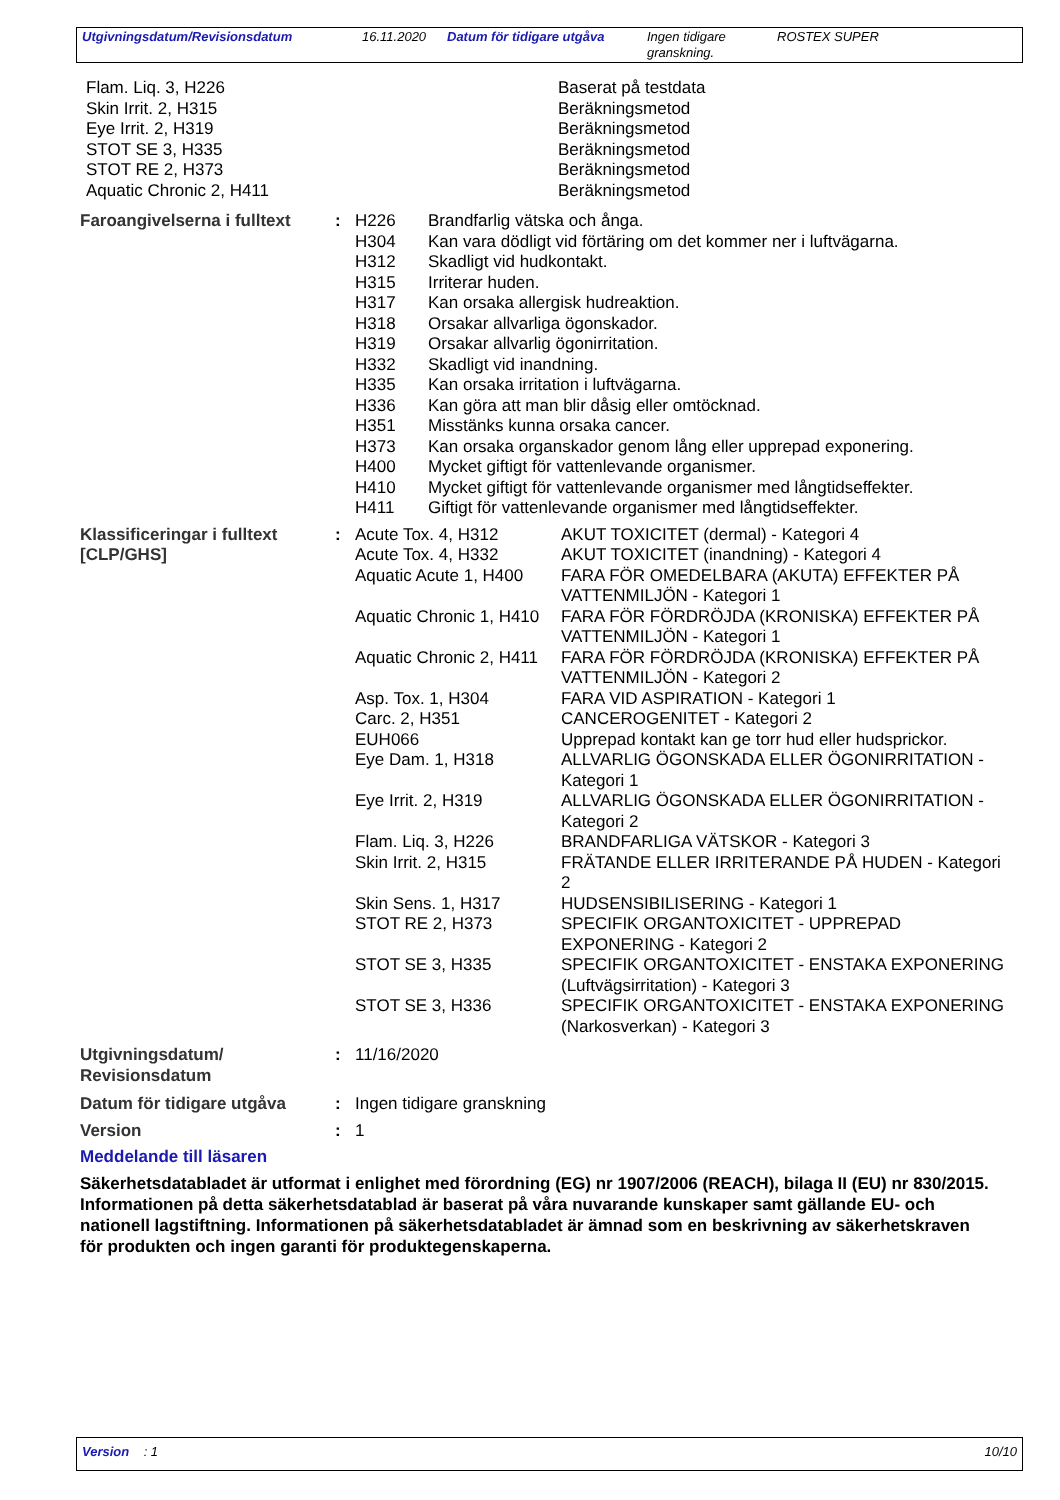| Utgivningsdatum/Revisionsdatum | 16.11.2020 | Datum för tidigare utgåva | Ingen tidigare granskning. | ROSTEX SUPER |
| Flam. Liq. 3, H226 Skin Irrit. 2, H315 Eye Irrit. 2, H319 STOT SE 3, H335 STOT RE 2, H373 Aquatic Chronic 2, H411 | Baserat på testdata Beräkningsmetod Beräkningsmetod Beräkningsmetod Beräkningsmetod Beräkningsmetod |
| Faroangivelserna i fulltext | : | / H226 / Brandfarlig vätska och ånga. / / H304 / Kan vara dödligt vid förtäring om det kommer ner i luftvägarna. / / H312 / Skadligt vid hudkontakt. / / H315 / Irriterar huden. / / H317 / Kan orsaka allergisk hudreaktion. / / H318 / Orsakar allvarliga ögonskador. / / H319 / Orsakar allvarlig ögonirritation. / / H332 / Skadligt vid inandning. / / H335 / Kan orsaka irritation i luftvägarna. / / H336 / Kan göra att man blir dåsig eller omtöcknad. / / H351 / Misstänks kunna orsaka cancer. / / H373 / Kan orsaka organskador genom lång eller upprepad exponering. / / H400 / Mycket giftigt för vattenlevande organismer. / / H410 / Mycket giftigt för vattenlevande organismer med långtidseffekter. / / H411 / Giftigt för vattenlevande organismer med långtidseffekter. / |
| Klassificeringar i fulltext [CLP/GHS] | : | / Acute Tox. 4, H312 / AKUT TOXICITET (dermal) - Kategori 4 / / Acute Tox. 4, H332 / AKUT TOXICITET (inandning) - Kategori 4 / / Aquatic Acute 1, H400 / FARA FÖR OMEDELBARA (AKUTA) EFFEKTER PÅ VATTENMILJÖN - Kategori 1 / / Aquatic Chronic 1, H410 / FARA FÖR FÖRDRÖJDA (KRONISKA) EFFEKTER PÅ VATTENMILJÖN - Kategori 1 / / Aquatic Chronic 2, H411 / FARA FÖR FÖRDRÖJDA (KRONISKA) EFFEKTER PÅ VATTENMILJÖN - Kategori 2 / / Asp. Tox. 1, H304 / FARA VID ASPIRATION - Kategori 1 / / Carc. 2, H351 / CANCEROGENITET - Kategori 2 / / EUH066 / Upprepad kontakt kan ge torr hud eller hudsprickor. / / Eye Dam. 1, H318 / ALLVARLIG ÖGONSKADA ELLER ÖGONIRRITATION - Kategori 1 / / Eye Irrit. 2, H319 / ALLVARLIG ÖGONSKADA ELLER ÖGONIRRITATION - Kategori 2 / / Flam. Liq. 3, H226 / BRANDFARLIGA VÄTSKOR - Kategori 3 / / Skin Irrit. 2, H315 / FRÄTANDE ELLER IRRITERANDE PÅ HUDEN - Kategori 2 / / Skin Sens. 1, H317 / HUDSENSIBILISERING - Kategori 1 / / STOT RE 2, H373 / SPECIFIK ORGANTOXICITET - UPPREPAD EXPONERING - Kategori 2 / / STOT SE 3, H335 / SPECIFIK ORGANTOXICITET - ENSTAKA EXPONERING (Luftvägsirritation) - Kategori 3 / / STOT SE 3, H336 / SPECIFIK ORGANTOXICITET - ENSTAKA EXPONERING (Narkosverkan) - Kategori 3 / |
| Utgivningsdatum/ Revisionsdatum | : | 11/16/2020 |
| Datum för tidigare utgåva | : | Ingen tidigare granskning |
| Version | : | 1 |
Meddelande till läsaren
Säkerhetsdatabladet är utformat i enlighet med förordning (EG) nr 1907/2006 (REACH), bilaga II (EU) nr 830/2015. Informationen på detta säkerhetsdatablad är baserat på våra nuvarande kunskaper samt gällande EU- och nationell lagstiftning. Informationen på säkerhetsdatabladet är ämnad som en beskrivning av säkerhetskraven för produkten och ingen garanti för produktegenskaperna.
| Version : 1 | 10/10 |